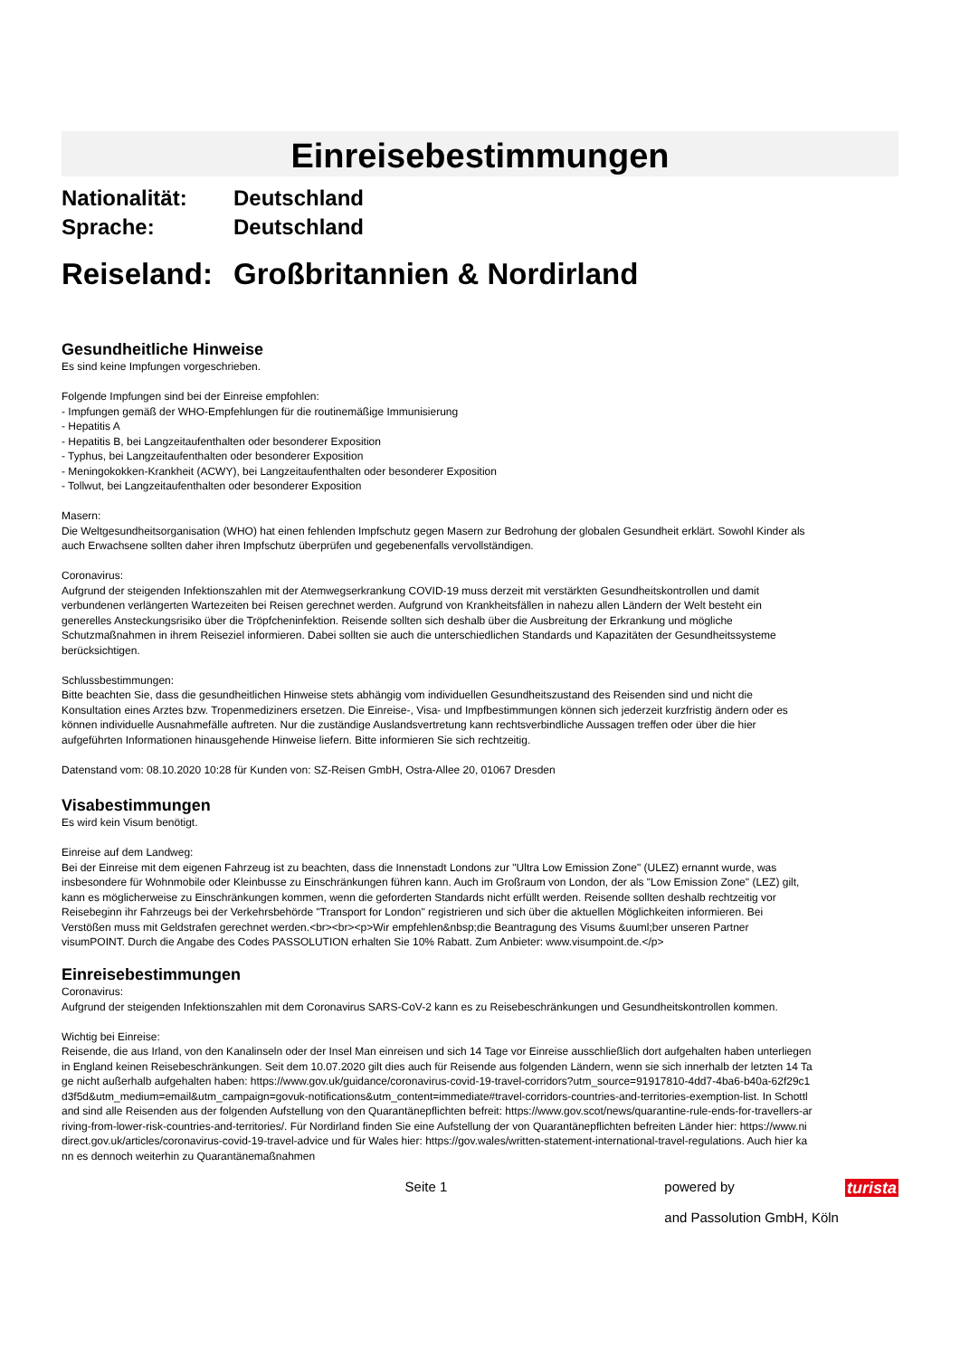Einreisebestimmungen
Nationalität: Deutschland
Sprache: Deutschland
Reiseland:
Großbritannien & Nordirland
Gesundheitliche Hinweise
Es sind keine Impfungen vorgeschrieben.
Folgende Impfungen sind bei der Einreise empfohlen:
- Impfungen gemäß der WHO-Empfehlungen für die routinemäßige Immunisierung
- Hepatitis A
- Hepatitis B, bei Langzeitaufenthalten oder besonderer Exposition
- Typhus, bei Langzeitaufenthalten oder besonderer Exposition
- Meningokokken-Krankheit (ACWY), bei Langzeitaufenthalten oder besonderer Exposition
- Tollwut, bei Langzeitaufenthalten oder besonderer Exposition
Masern:
Die Weltgesundheitsorganisation (WHO) hat einen fehlenden Impfschutz gegen Masern zur Bedrohung der globalen Gesundheit erklärt. Sowohl Kinder als auch Erwachsene sollten daher ihren Impfschutz überprüfen und gegebenenfalls vervollständigen.
Coronavirus:
Aufgrund der steigenden Infektionszahlen mit der Atemwegserkrankung COVID-19 muss derzeit mit verstärkten Gesundheitskontrollen und damit verbundenen verlängerten Wartezeiten bei Reisen gerechnet werden. Aufgrund von Krankheitsfällen in nahezu allen Ländern der Welt besteht ein generelles Ansteckungsrisiko über die Tröpfcheninfektion. Reisende sollten sich deshalb über die Ausbreitung der Erkrankung und mögliche Schutzmaßnahmen in ihrem Reiseziel informieren. Dabei sollten sie auch die unterschiedlichen Standards und Kapazitäten der Gesundheitssysteme berücksichtigen.
Schlussbestimmungen:
Bitte beachten Sie, dass die gesundheitlichen Hinweise stets abhängig vom individuellen Gesundheitszustand des Reisenden sind und nicht die Konsultation eines Arztes bzw. Tropenmediziners ersetzen. Die Einreise-, Visa- und Impfbestimmungen können sich jederzeit kurzfristig ändern oder es können individuelle Ausnahmefälle auftreten. Nur die zuständige Auslandsvertretung kann rechtsverbindliche Aussagen treffen oder über die hier aufgeführten Informationen hinausgehende Hinweise liefern. Bitte informieren Sie sich rechtzeitig.
Datenstand vom: 08.10.2020 10:28 für Kunden von: SZ-Reisen GmbH, Ostra-Allee 20, 01067 Dresden
Visabestimmungen
Es wird kein Visum benötigt.
Einreise auf dem Landweg:
Bei der Einreise mit dem eigenen Fahrzeug ist zu beachten, dass die Innenstadt Londons zur "Ultra Low Emission Zone" (ULEZ) ernannt wurde, was insbesondere für Wohnmobile oder Kleinbusse zu Einschränkungen führen kann. Auch im Großraum von London, der als "Low Emission Zone" (LEZ) gilt, kann es möglicherweise zu Einschränkungen kommen, wenn die geforderten Standards nicht erfüllt werden. Reisende sollten deshalb rechtzeitig vor Reisebeginn ihr Fahrzeugs bei der Verkehrsbehörde "Transport for London" registrieren und sich über die aktuellen Möglichkeiten informieren. Bei Verstößen muss mit Geldstrafen gerechnet werden.<br><br><p>Wir empfehlen&nbsp;die Beantragung des Visums &uuml;ber unseren Partner visumPOINT. Durch die Angabe des Codes PASSOLUTION erhalten Sie 10% Rabatt. Zum Anbieter: www.visumpoint.de.</p>
Einreisebestimmungen
Coronavirus:
Aufgrund der steigenden Infektionszahlen mit dem Coronavirus SARS-CoV-2 kann es zu Reisebeschränkungen und Gesundheitskontrollen kommen.
Wichtig bei Einreise:
Reisende, die aus Irland, von den Kanalinseln oder der Insel Man einreisen und sich 14 Tage vor Einreise ausschließlich dort aufgehalten haben unterliegen in England keinen Reisebeschränkungen. Seit dem 10.07.2020 gilt dies auch für Reisende aus folgenden Ländern, wenn sie sich innerhalb der letzten 14 Tage nicht außerhalb aufgehalten haben: https://www.gov.uk/guidance/coronavirus-covid-19-travel-corridors?utm_source=91917810-4dd7-4ba6-b40a-62f29c1d3f5d&utm_medium=email&utm_campaign=govuk-notifications&utm_content=immediate#travel-corridors-countries-and-territories-exemption-list. In Schottland sind alle Reisenden aus der folgenden Aufstellung von den Quarantänepflichten befreit: https://www.gov.scot/news/quarantine-rule-ends-for-travellers-arriving-from-lower-risk-countries-and-territories/. Für Nordirland finden Sie eine Aufstellung der von Quarantänepflichten befreiten Länder hier: https://www.nidirect.gov.uk/articles/coronavirus-covid-19-travel-advice und für Wales hier: https://gov.wales/written-statement-international-travel-regulations. Auch hier kann es dennoch weiterhin zu Quarantänemaßnahmen
Seite 1 powered by
and Passolution GmbH, Köln
turista